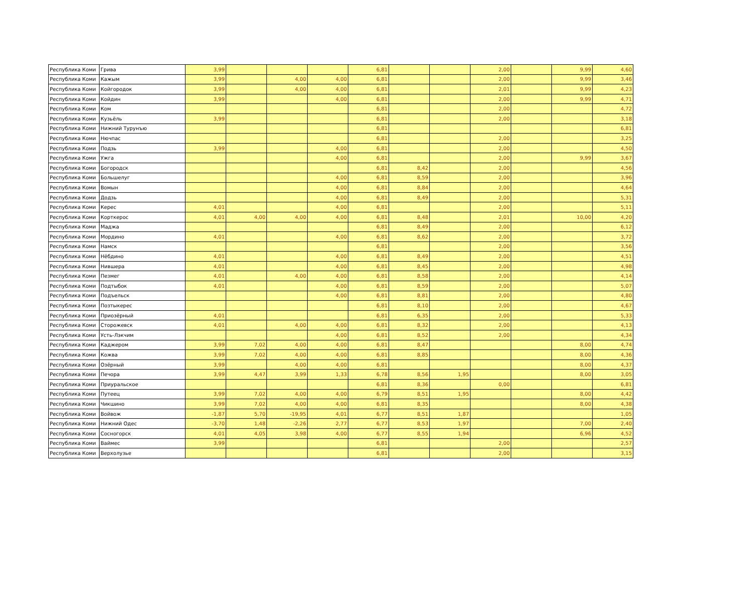| Республика Коми | Грива | 3,99 | | | | 6,81 | | | 2,00 | | 9,99 | 4,60 |
| Республика Коми | Кажым | 3,99 | | 4,00 | 4,00 | 6,81 | | | 2,00 | | 9,99 | 3,46 |
| Республика Коми | Койгородок | 3,99 | | 4,00 | 4,00 | 6,81 | | | 2,01 | | 9,99 | 4,23 |
| Республика Коми | Койдин | 3,99 | | | 4,00 | 6,81 | | | 2,00 | | 9,99 | 4,71 |
| Республика Коми | Ком | | | | | 6,81 | | | 2,00 | | | 4,72 |
| Республика Коми | Кузьёль | 3,99 | | | | 6,81 | | | 2,00 | | | 3,18 |
| Республика Коми | Нижний Турунъю | | | | | 6,81 | | | | | | 6,81 |
| Республика Коми | Нючпас | | | | | 6,81 | | | 2,00 | | | 3,25 |
| Республика Коми | Подзь | 3,99 | | | 4,00 | 6,81 | | | 2,00 | | | 4,50 |
| Республика Коми | Ужга | | | | 4,00 | 6,81 | | | 2,00 | | 9,99 | 3,67 |
| Республика Коми | Богородск | | | | | 6,81 | 8,42 | | 2,00 | | | 4,56 |
| Республика Коми | Большелуг | | | | 4,00 | 6,81 | 8,59 | | 2,00 | | | 3,96 |
| Республика Коми | Вомын | | | | 4,00 | 6,81 | 8,84 | | 2,00 | | | 4,64 |
| Республика Коми | Додзь | | | | 4,00 | 6,81 | 8,49 | | 2,00 | | | 5,31 |
| Республика Коми | Керес | 4,01 | | | 4,00 | 6,81 | | | 2,00 | | | 5,11 |
| Республика Коми | Корткерос | 4,01 | 4,00 | 4,00 | 4,00 | 6,81 | 8,48 | | 2,01 | | 10,00 | 4,20 |
| Республика Коми | Маджа | | | | | 6,81 | 8,49 | | 2,00 | | | 6,12 |
| Республика Коми | Мордино | 4,01 | | | 4,00 | 6,81 | 8,62 | | 2,00 | | | 3,72 |
| Республика Коми | Намск | | | | | 6,81 | | | 2,00 | | | 3,56 |
| Республика Коми | Нёбдино | 4,01 | | | 4,00 | 6,81 | 8,49 | | 2,00 | | | 4,51 |
| Республика Коми | Нившера | 4,01 | | | 4,00 | 6,81 | 8,45 | | 2,00 | | | 4,98 |
| Республика Коми | Пезмег | 4,01 | | 4,00 | 4,00 | 6,81 | 8,58 | | 2,00 | | | 4,14 |
| Республика Коми | Подтыбок | 4,01 | | | 4,00 | 6,81 | 8,59 | | 2,00 | | | 5,07 |
| Республика Коми | Подъельск | | | | 4,00 | 6,81 | 8,81 | | 2,00 | | | 4,80 |
| Республика Коми | Позтыкерес | | | | | 6,81 | 8,10 | | 2,00 | | | 4,67 |
| Республика Коми | Приозёрный | 4,01 | | | | 6,81 | 6,35 | | 2,00 | | | 5,33 |
| Республика Коми | Сторожевск | 4,01 | | 4,00 | 4,00 | 6,81 | 8,32 | | 2,00 | | | 4,13 |
| Республика Коми | Усть-Лэкчим | | | | 4,00 | 6,81 | 8,52 | | 2,00 | | | 4,34 |
| Республика Коми | Каджером | 3,99 | 7,02 | 4,00 | 4,00 | 6,81 | 8,47 | | | | 8,00 | 4,74 |
| Республика Коми | Кожва | 3,99 | 7,02 | 4,00 | 4,00 | 6,81 | 8,85 | | | | 8,00 | 4,36 |
| Республика Коми | Озёрный | 3,99 | | 4,00 | 4,00 | 6,81 | | | | | 8,00 | 4,37 |
| Республика Коми | Печора | 3,99 | 4,47 | 3,99 | 1,33 | 6,78 | 8,56 | 1,95 | | | 8,00 | 3,05 |
| Республика Коми | Приуральское | | | | | 6,81 | 8,36 | | 0,00 | | | 6,81 |
| Республика Коми | Путеец | 3,99 | 7,02 | 4,00 | 4,00 | 6,79 | 8,51 | 1,95 | | | 8,00 | 4,42 |
| Республика Коми | Чикшино | 3,99 | 7,02 | 4,00 | 4,00 | 6,81 | 8,35 | | | | 8,00 | 4,38 |
| Республика Коми | Войвож | -1,87 | 5,70 | -19,95 | 4,01 | 6,77 | 8,51 | 1,87 | | | | 1,05 |
| Республика Коми | Нижний Одес | -3,70 | 1,48 | -2,26 | 2,77 | 6,77 | 8,53 | 1,97 | | | 7,00 | 2,40 |
| Республика Коми | Сосногорск | 4,01 | 4,05 | 3,98 | 4,00 | 6,77 | 8,55 | 1,94 | | | 6,96 | 4,52 |
| Республика Коми | Ваймес | 3,99 | | | | 6,81 | | | 2,00 | | | 2,57 |
| Республика Коми | Верхолузье | | | | | 6,81 | | | 2,00 | | | 3,15 |